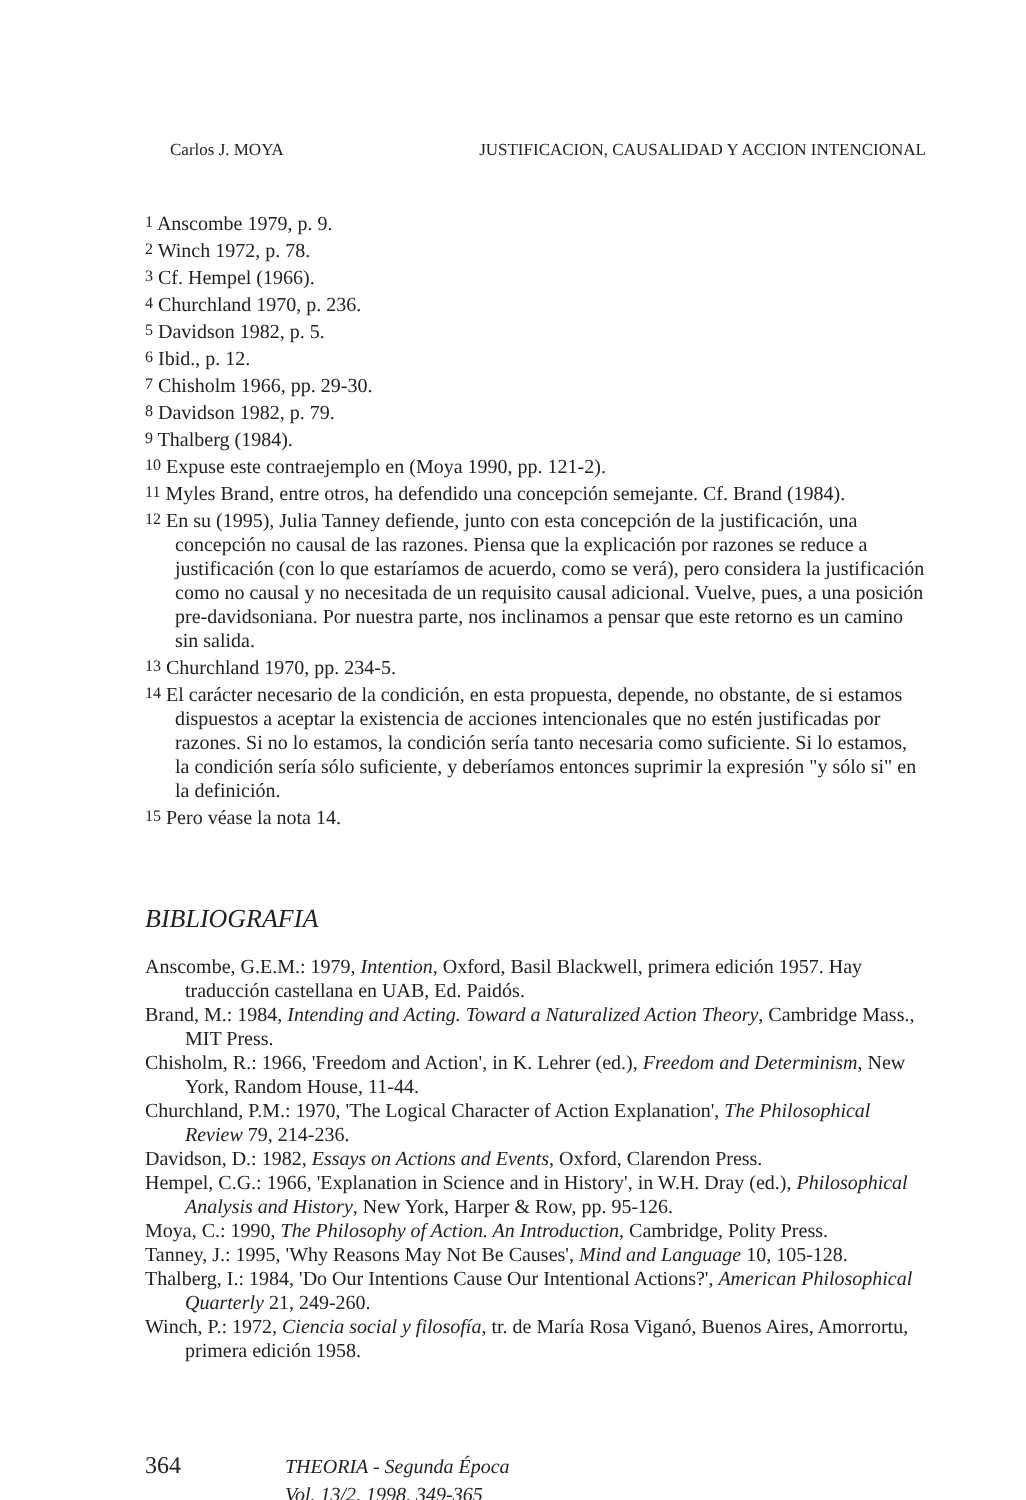Carlos J. MOYA JUSTIFICACION, CAUSALIDAD Y ACCION INTENCIONAL
<sup>1</sup> Anscombe 1979, p. 9.
<sup>2</sup> Winch 1972, p. 78.
<sup>3</sup> Cf. Hempel (1966).
<sup>4</sup> Churchland 1970, p. 236.
<sup>5</sup> Davidson 1982, p. 5.
<sup>6</sup> Ibid., p. 12.
<sup>7</sup> Chisholm 1966, pp. 29-30.
<sup>8</sup> Davidson 1982, p. 79.
<sup>9</sup> Thalberg (1984).
<sup>10</sup> Expuse este contraejemplo en (Moya 1990, pp. 121-2).
<sup>11</sup> Myles Brand, entre otros, ha defendido una concepción semejante. Cf. Brand (1984).
<sup>12</sup> En su (1995), Julia Tanney defiende, junto con esta concepción de la justificación, una concepción no causal de las razones. Piensa que la explicación por razones se reduce a justificación (con lo que estaríamos de acuerdo, como se verá), pero considera la justificación como no causal y no necesitada de un requisito causal adicional. Vuelve, pues, a una posición pre-davidsoniana. Por nuestra parte, nos inclinamos a pensar que este retorno es un camino sin salida.
<sup>13</sup> Churchland 1970, pp. 234-5.
<sup>14</sup> El carácter necesario de la condición, en esta propuesta, depende, no obstante, de si estamos dispuestos a aceptar la existencia de acciones intencionales que no estén justificadas por razones. Si no lo estamos, la condición sería tanto necesaria como suficiente. Si lo estamos, la condición sería sólo suficiente, y deberíamos entonces suprimir la expresión "y sólo si" en la definición.
<sup>15</sup> Pero véase la nota 14.
BIBLIOGRAFIA
Anscombe, G.E.M.: 1979, Intention, Oxford, Basil Blackwell, primera edición 1957. Hay traducción castellana en UAB, Ed. Paidós.
Brand, M.: 1984, Intending and Acting. Toward a Naturalized Action Theory, Cambridge Mass., MIT Press.
Chisholm, R.: 1966, 'Freedom and Action', in K. Lehrer (ed.), Freedom and Determinism, New York, Random House, 11-44.
Churchland, P.M.: 1970, 'The Logical Character of Action Explanation', The Philosophical Review 79, 214-236.
Davidson, D.: 1982, Essays on Actions and Events, Oxford, Clarendon Press.
Hempel, C.G.: 1966, 'Explanation in Science and in History', in W.H. Dray (ed.), Philosophical Analysis and History, New York, Harper & Row, pp. 95-126.
Moya, C.: 1990, The Philosophy of Action. An Introduction, Cambridge, Polity Press.
Tanney, J.: 1995, 'Why Reasons May Not Be Causes', Mind and Language 10, 105-128.
Thalberg, I.: 1984, 'Do Our Intentions Cause Our Intentional Actions?', American Philosophical Quarterly 21, 249-260.
Winch, P.: 1972, Ciencia social y filosofía, tr. de María Rosa Viganó, Buenos Aires, Amorrortu, primera edición 1958.
364
THEORIA - Segunda Época
Vol. 13/2, 1998, 349-365